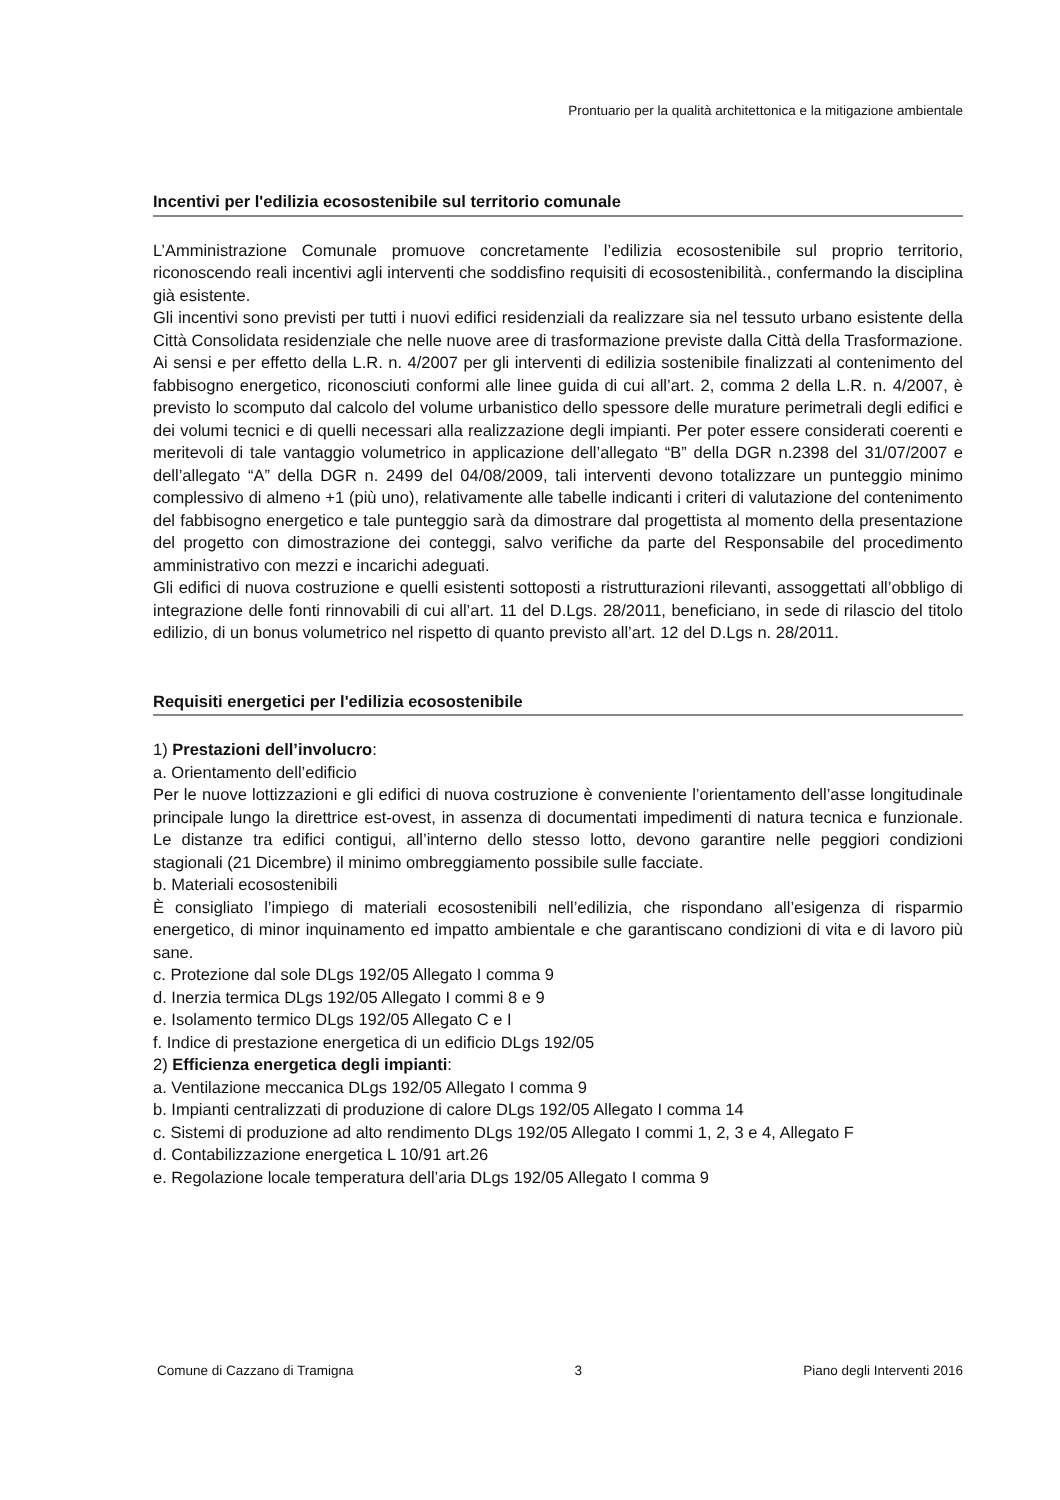Prontuario per la qualità architettonica e la mitigazione ambientale
Incentivi per l'edilizia ecosostenibile sul territorio comunale
L’Amministrazione Comunale promuove concretamente l’edilizia ecosostenibile sul proprio territorio, riconoscendo reali incentivi agli interventi che soddisfino requisiti di ecosostenibilità., confermando la disciplina già esistente.
Gli incentivi sono previsti per tutti i nuovi edifici residenziali da realizzare sia nel tessuto urbano esistente della Città Consolidata residenziale che nelle nuove aree di trasformazione previste dalla Città della Trasformazione.
Ai sensi e per effetto della L.R. n. 4/2007 per gli interventi di edilizia sostenibile finalizzati al contenimento del fabbisogno energetico, riconosciuti conformi alle linee guida di cui all’art. 2, comma 2 della L.R. n. 4/2007, è previsto lo scomputo dal calcolo del volume urbanistico dello spessore delle murature perimetrali degli edifici e dei volumi tecnici e di quelli necessari alla realizzazione degli impianti. Per poter essere considerati coerenti e meritevoli di tale vantaggio volumetrico in applicazione dell’allegato “B” della DGR n.2398 del 31/07/2007 e dell’allegato “A” della DGR n. 2499 del 04/08/2009, tali interventi devono totalizzare un punteggio minimo complessivo di almeno +1 (più uno), relativamente alle tabelle indicanti i criteri di valutazione del contenimento del fabbisogno energetico e tale punteggio sarà da dimostrare dal progettista al momento della presentazione del progetto con dimostrazione dei conteggi, salvo verifiche da parte del Responsabile del procedimento amministrativo con mezzi e incarichi adeguati.
Gli edifici di nuova costruzione e quelli esistenti sottoposti a ristrutturazioni rilevanti, assoggettati all’obbligo di integrazione delle fonti rinnovabili di cui all’art. 11 del D.Lgs. 28/2011, beneficiano, in sede di rilascio del titolo edilizio, di un bonus volumetrico nel rispetto di quanto previsto all’art. 12 del D.Lgs n. 28/2011.
Requisiti energetici per l'edilizia ecosostenibile
1) Prestazioni dell’involucro:
a. Orientamento dell’edificio
Per le nuove lottizzazioni e gli edifici di nuova costruzione è conveniente l’orientamento dell’asse longitudinale principale lungo la direttrice est-ovest, in assenza di documentati impedimenti di natura tecnica e funzionale. Le distanze tra edifici contigui, all’interno dello stesso lotto, devono garantire nelle peggiori condizioni stagionali (21 Dicembre) il minimo ombreggiamento possibile sulle facciate.
b. Materiali ecosostenibili
È consigliato l’impiego di materiali ecosostenibili nell’edilizia, che rispondano all’esigenza di risparmio energetico, di minor inquinamento ed impatto ambientale e che garantiscano condizioni di vita e di lavoro più sane.
c. Protezione dal sole DLgs 192/05 Allegato I comma 9
d. Inerzia termica DLgs 192/05 Allegato I commi 8 e 9
e. Isolamento termico DLgs 192/05 Allegato C e I
f. Indice di prestazione energetica di un edificio DLgs 192/05
2) Efficienza energetica degli impianti:
a. Ventilazione meccanica DLgs 192/05 Allegato I comma 9
b. Impianti centralizzati di produzione di calore DLgs 192/05 Allegato I comma 14
c. Sistemi di produzione ad alto rendimento DLgs 192/05 Allegato I commi 1, 2, 3 e 4, Allegato F
d. Contabilizzazione energetica L 10/91 art.26
e. Regolazione locale temperatura dell’aria DLgs 192/05 Allegato I comma 9
Comune di Cazzano di Tramigna 3 Piano degli Interventi 2016